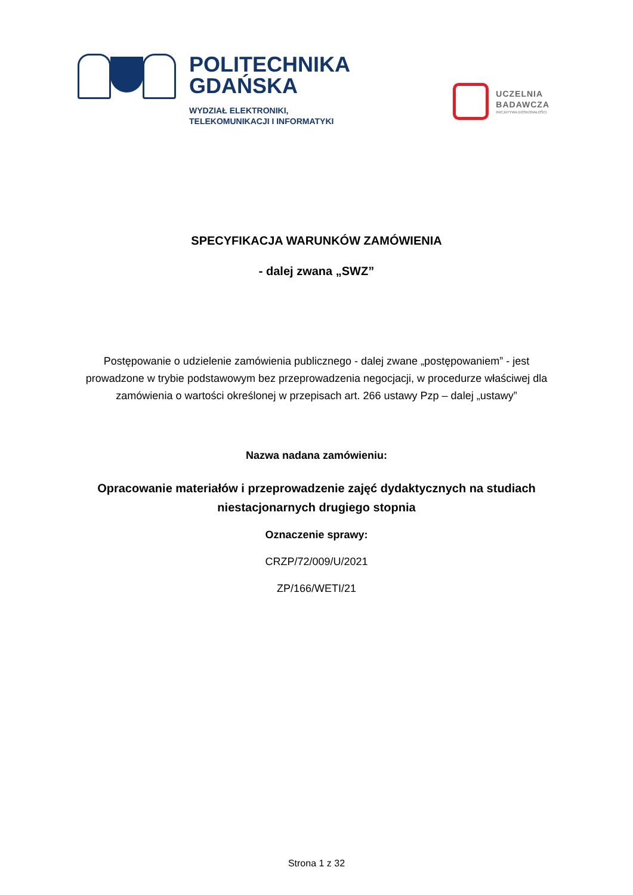POLITECHNIKA
GDAŃSKA
WYDZIAŁ ELEKTRONIKI,
TELEKOMUNIKACJI I INFORMATYKI
UCZELNIA
BADAWCZA
INICJATYWA DOSKONAŁOŚCI
SPECYFIKACJA WARUNKÓW ZAMÓWIENIA
- dalej zwana „SWZ”
Postępowanie o udzielenie zamówienia publicznego - dalej zwane „postępowaniem” - jest prowadzone w trybie podstawowym bez przeprowadzenia negocjacji, w procedurze właściwej dla zamówienia o wartości określonej w przepisach art. 266 ustawy Pzp – dalej „ustawy”
Nazwa nadana zamówieniu:
Opracowanie materiałów i przeprowadzenie zajęć dydaktycznych na studiach niestacjonarnych drugiego stopnia
Oznaczenie sprawy:
CRZP/72/009/U/2021
ZP/166/WETI/21
Strona 1 z 32